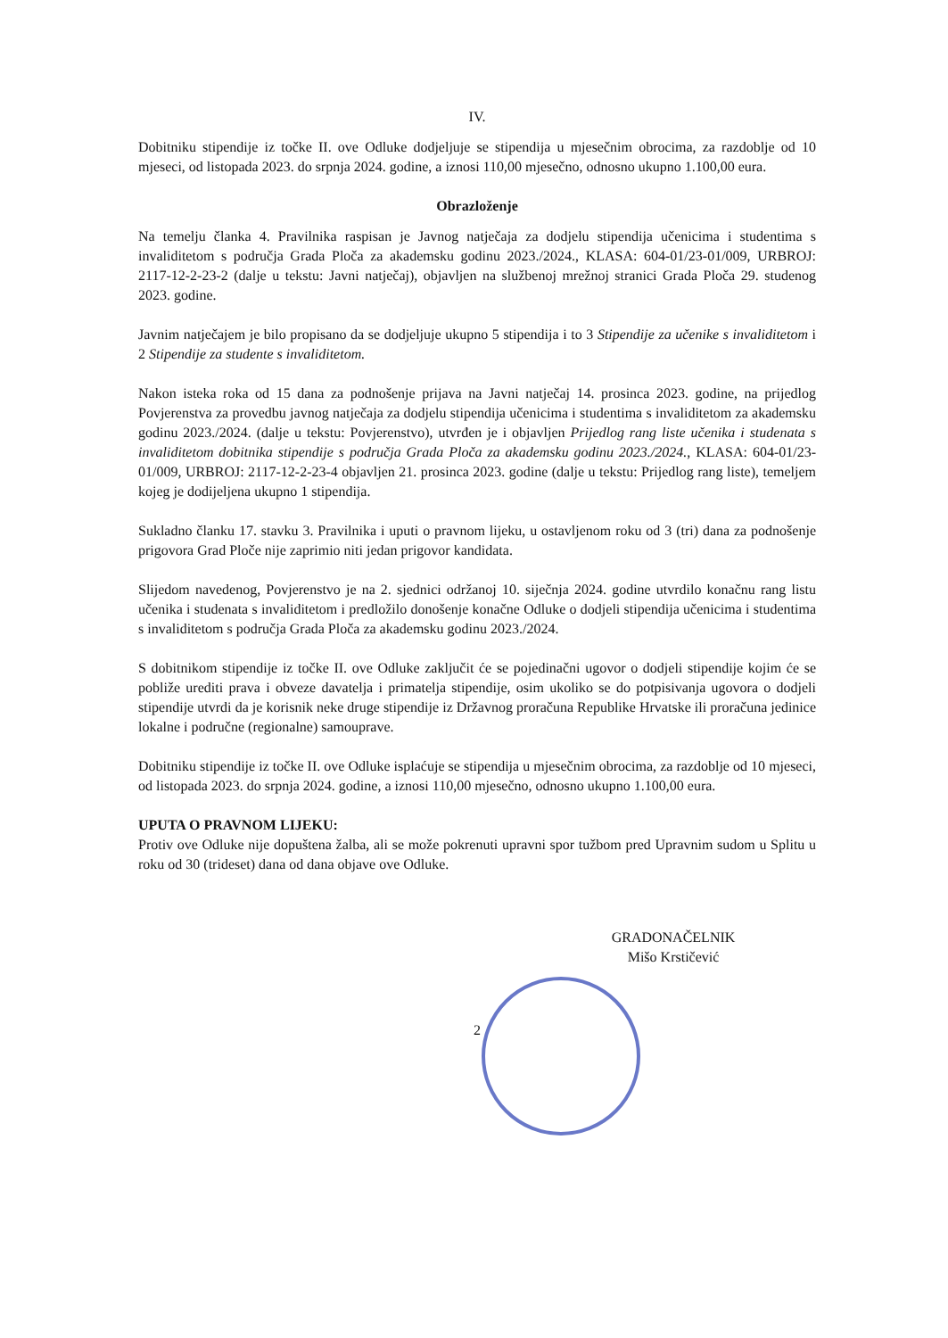IV.
Dobitniku stipendije iz točke II. ove Odluke dodjeljuje se stipendija u mjesečnim obrocima, za razdoblje od 10 mjeseci, od listopada 2023. do srpnja 2024. godine, a iznosi 110,00 mjesečno, odnosno ukupno 1.100,00 eura.
Obrazloženje
Na temelju članka 4. Pravilnika raspisan je Javnog natječaja za dodjelu stipendija učenicima i studentima s invaliditetom s područja Grada Ploča za akademsku godinu 2023./2024., KLASA: 604-01/23-01/009, URBROJ: 2117-12-2-23-2 (dalje u tekstu: Javni natječaj), objavljen na službenoj mrežnoj stranici Grada Ploča 29. studenog 2023. godine.
Javnim natječajem je bilo propisano da se dodjeljuje ukupno 5 stipendija i to 3 Stipendije za učenike s invaliditetom i 2 Stipendije za studente s invaliditetom.
Nakon isteka roka od 15 dana za podnošenje prijava na Javni natječaj 14. prosinca 2023. godine, na prijedlog Povjerenstva za provedbu javnog natječaja za dodjelu stipendija učenicima i studentima s invaliditetom za akademsku godinu 2023./2024. (dalje u tekstu: Povjerenstvo), utvrđen je i objavljen Prijedlog rang liste učenika i studenata s invaliditetom dobitnika stipendije s područja Grada Ploča za akademsku godinu 2023./2024., KLASA: 604-01/23-01/009, URBROJ: 2117-12-2-23-4 objavljen 21. prosinca 2023. godine (dalje u tekstu: Prijedlog rang liste), temeljem kojeg je dodijeljena ukupno 1 stipendija.
Sukladno članku 17. stavku 3. Pravilnika i uputi o pravnom lijeku, u ostavljenom roku od 3 (tri) dana za podnošenje prigovora Grad Ploče nije zaprimio niti jedan prigovor kandidata.
Slijedom navedenog, Povjerenstvo je na 2. sjednici održanoj 10. siječnja 2024. godine utvrdilo konačnu rang listu učenika i studenata s invaliditetom i predložilo donošenje konačne Odluke o dodjeli stipendija učenicima i studentima s invaliditetom s područja Grada Ploča za akademsku godinu 2023./2024.
S dobitnikom stipendije iz točke II. ove Odluke zaključit će se pojedinačni ugovor o dodjeli stipendije kojim će se pobliže urediti prava i obveze davatelja i primatelja stipendije, osim ukoliko se do potpisivanja ugovora o dodjeli stipendije utvrdi da je korisnik neke druge stipendije iz Državnog proračuna Republike Hrvatske ili proračuna jedinice lokalne i područne (regionalne) samouprave.
Dobitniku stipendije iz točke II. ove Odluke isplaćuje se stipendija u mjesečnim obrocima, za razdoblje od 10 mjeseci, od listopada 2023. do srpnja 2024. godine, a iznosi 110,00 mjesečno, odnosno ukupno 1.100,00 eura.
UPUTA O PRAVNOM LIJEKU:
Protiv ove Odluke nije dopuštena žalba, ali se može pokrenuti upravni spor tužbom pred Upravnim sudom u Splitu u roku od 30 (trideset) dana od dana objave ove Odluke.
GRADONAČELNIK
Mišo Krstičević
2